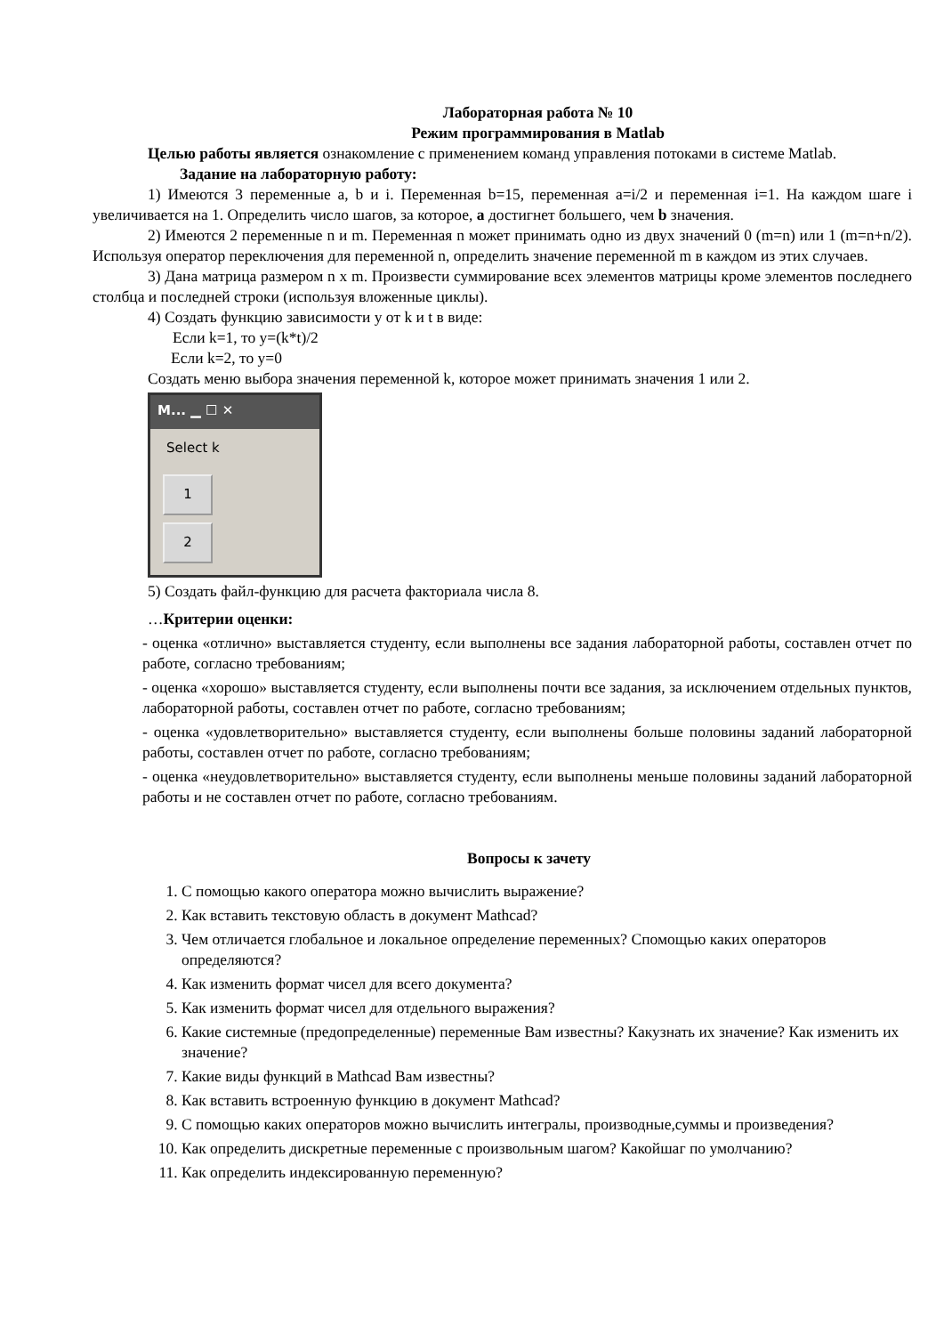Лабораторная работа № 10
Режим программирования в Matlab
Целью работы является ознакомление с применением команд управления потоками в системе Matlab.
Задание на лабораторную работу:
1) Имеются 3 переменные a, b и i. Переменная b=15, переменная a=i/2 и переменная i=1. На каждом шаге i увеличивается на 1. Определить число шагов, за которое, a достигнет большего, чем b значения.
2) Имеются 2 переменные n и m. Переменная n может принимать одно из двух значений 0 (m=n) или 1 (m=n+n/2). Используя оператор переключения для переменной n, определить значение переменной m в каждом из этих случаев.
3) Дана матрица размером n x m. Произвести суммирование всех элементов матрицы кроме элементов последнего столбца и последней строки (используя вложенные циклы).
4) Создать функцию зависимости y от k и t в виде:
Если k=1, то y=(k*t)/2
Если k=2, то y=0
Создать меню выбора значения переменной k, которое может принимать значения 1 или 2.
M... ▁ ☐ ✕
Select k
1
2
5) Создать файл-функцию для расчета факториала числа 8.
…Критерии оценки:
- оценка «отлично» выставляется студенту, если выполнены все задания лабораторной работы, составлен отчет по работе, согласно требованиям;
- оценка «хорошо» выставляется студенту, если выполнены почти все задания, за исключением отдельных пунктов, лабораторной работы, составлен отчет по работе, согласно требованиям;
- оценка «удовлетворительно» выставляется студенту, если выполнены больше половины заданий лабораторной работы, составлен отчет по работе, согласно требованиям;
- оценка «неудовлетворительно» выставляется студенту, если выполнены меньше половины заданий лабораторной работы и не составлен отчет по работе, согласно требованиям.
Вопросы к зачету
1. С помощью какого оператора можно вычислить выражение?
2. Как вставить текстовую область в документ Mathcad?
3. Чем отличается глобальное и локальное определение переменных? Спомощью каких операторов определяются?
4. Как изменить формат чисел для всего документа?
5. Как изменить формат чисел для отдельного выражения?
6. Какие системные (предопределенные) переменные Вам известны? Какузнать их значение? Как изменить их значение?
7. Какие виды функций в Mathcad Вам известны?
8. Как вставить встроенную функцию в документ Mathcad?
9. С помощью каких операторов можно вычислить интегралы, производные,суммы и произведения?
10. Как определить дискретные переменные с произвольным шагом? Какойшаг по умолчанию?
11. Как определить индексированную переменную?